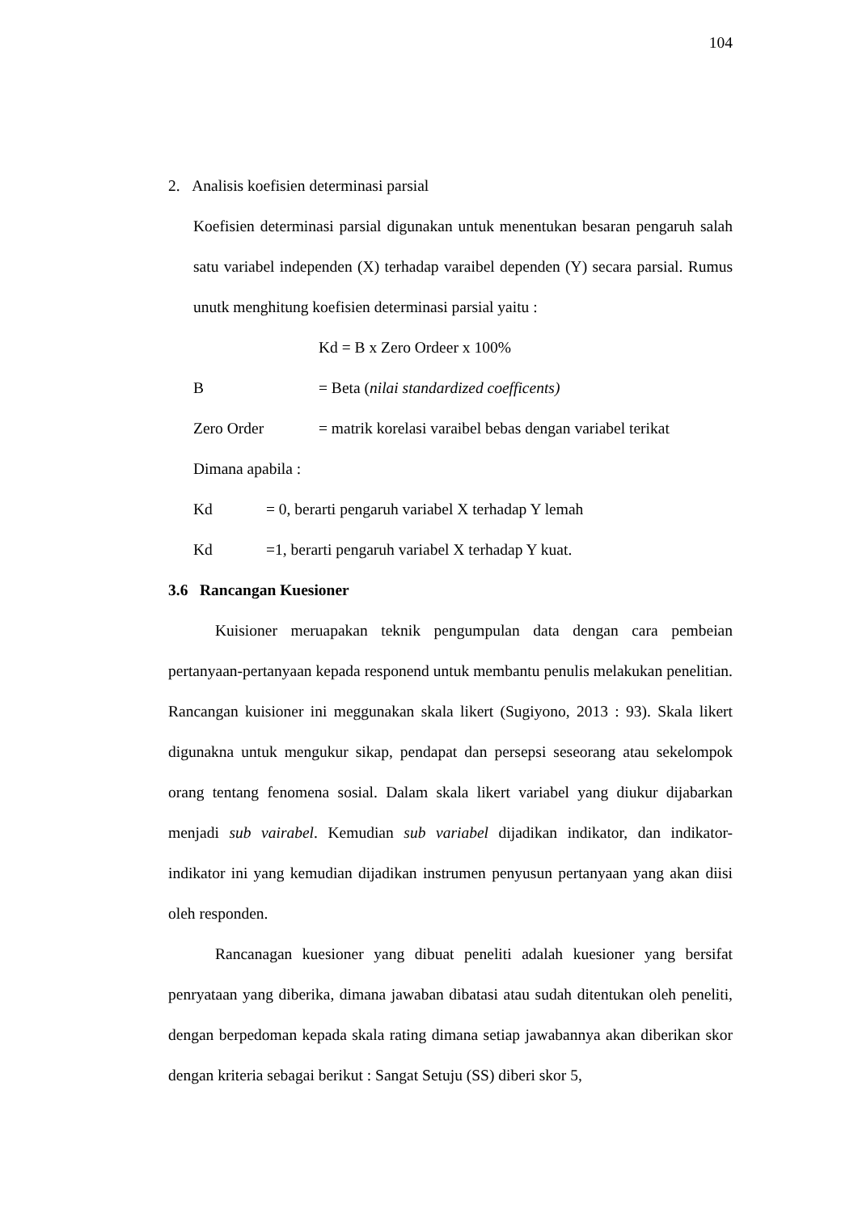104
2. Analisis koefisien determinasi parsial
Koefisien determinasi parsial digunakan untuk menentukan besaran pengaruh salah satu variabel independen (X) terhadap varaibel dependen (Y) secara parsial. Rumus unutk menghitung koefisien determinasi parsial yaitu :
Kd = B x Zero Ordeer x 100%
B = Beta (nilai standardized coefficents)
Zero Order = matrik korelasi varaibel bebas dengan variabel terikat
Dimana apabila :
Kd = 0, berarti pengaruh variabel X terhadap Y lemah
Kd =1, berarti pengaruh variabel X terhadap Y kuat.
3.6 Rancangan Kuesioner
Kuisioner meruapakan teknik pengumpulan data dengan cara pembeian pertanyaan-pertanyaan kepada responend untuk membantu penulis melakukan penelitian. Rancangan kuisioner ini meggunakan skala likert (Sugiyono, 2013 : 93). Skala likert digunakna untuk mengukur sikap, pendapat dan persepsi seseorang atau sekelompok orang tentang fenomena sosial. Dalam skala likert variabel yang diukur dijabarkan menjadi sub vairabel. Kemudian sub variabel dijadikan indikator, dan indikator-indikator ini yang kemudian dijadikan instrumen penyusun pertanyaan yang akan diisi oleh responden.
Rancanagan kuesioner yang dibuat peneliti adalah kuesioner yang bersifat penryataan yang diberika, dimana jawaban dibatasi atau sudah ditentukan oleh peneliti, dengan berpedoman kepada skala rating dimana setiap jawabannya akan diberikan skor dengan kriteria sebagai berikut : Sangat Setuju (SS) diberi skor 5,